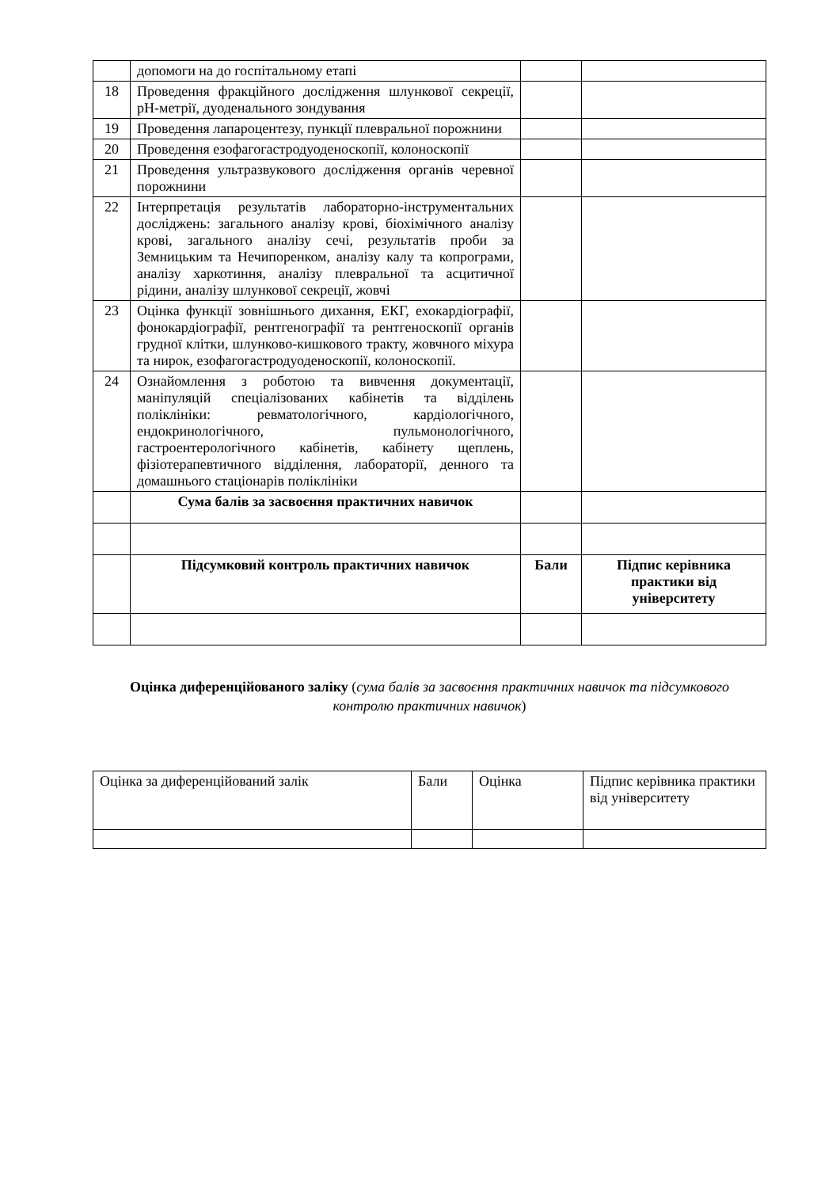| | допомоги на до госпітальному етапі | | |
| 18 | Проведення фракційного дослідження шлункової секреції, pH-метрії, дуоденального зондування | | |
| 19 | Проведення лапароцентезу, пункції плевральної порожнини | | |
| 20 | Проведення езофагогастродуоденоскопії, колоноскопії | | |
| 21 | Проведення ультразвукового дослідження органів черевної порожнини | | |
| 22 | Інтерпретація результатів лабораторно-інструментальних досліджень: загального аналізу крові, біохімічного аналізу крові, загального аналізу сечі, результатів проби за Земницьким та Нечипоренком, аналізу калу та копрограми, аналізу харкотиння, аналізу плевральної та асцитичної рідини, аналізу шлункової секреції, жовчі | | |
| 23 | Оцінка функції зовнішнього дихання, ЕКГ, ехокардіографії, фонокардіографії, рентгенографії та рентгеноскопії органів грудної клітки, шлунково-кишкового тракту, жовчного міхура та нирок, езофагогастродуоденоскопії, колоноскопії. | | |
| 24 | Ознайомлення з роботою та вивчення документації, маніпуляцій спеціалізованих кабінетів та відділень поліклініки: ревматологічного, кардіологічного, ендокринологічного, пульмонологічного, гастроентерологічного кабінетів, кабінету щеплень, фізіотерапевтичного відділення, лабораторії, денного та домашнього стаціонарів поліклініки | | |
| | Сума балів за засвоєння практичних навичок | | |
| | Підсумковий контроль практичних навичок | Бали | Підпис керівника практики від університету |
Оцінка диференційованого заліку (сума балів за засвоєння практичних навичок та підсумкового контролю практичних навичок)
| Оцінка за диференційований залік | Бали | Оцінка | Підпис керівника практики від університету |